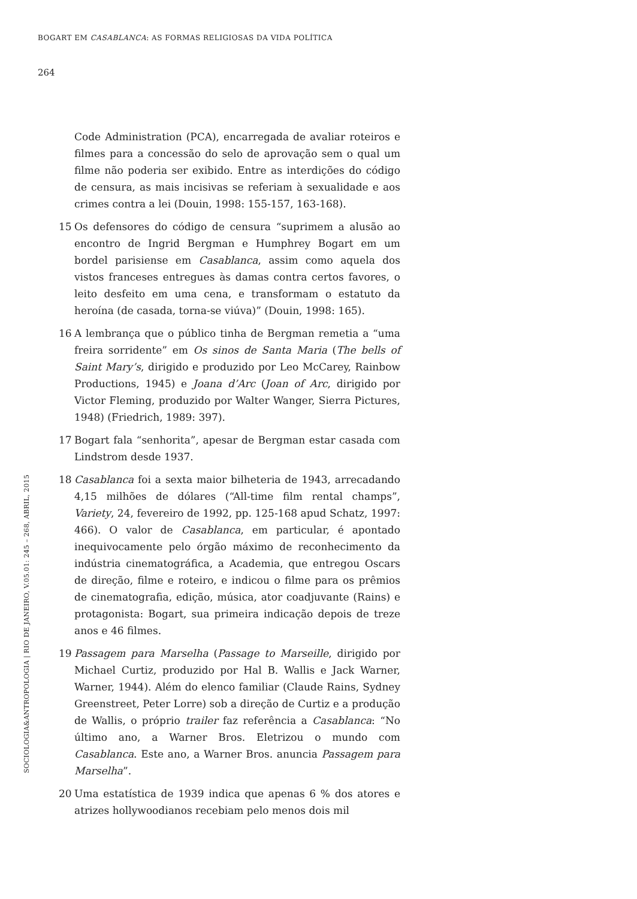BOGART EM CASABLANCA: AS FORMAS RELIGIOSAS DA VIDA POLÍTICA
264
Code Administration (PCA), encarregada de avaliar roteiros e filmes para a concessão do selo de aprovação sem o qual um filme não poderia ser exibido. Entre as interdições do código de censura, as mais incisivas se referiam à sexualidade e aos crimes contra a lei (Douin, 1998: 155-157, 163-168).
15 Os defensores do código de censura “suprimem a alusão ao encontro de Ingrid Bergman e Humphrey Bogart em um bordel parisiense em Casablanca, assim como aquela dos vistos franceses entregues às damas contra certos favores, o leito desfeito em uma cena, e transformam o estatuto da heroína (de casada, torna-se viúva)” (Douin, 1998: 165).
16 A lembrança que o público tinha de Bergman remetia a “uma freira sorridente” em Os sinos de Santa Maria (The bells of Saint Mary’s, dirigido e produzido por Leo McCarey, Rainbow Productions, 1945) e Joana d’Arc (Joan of Arc, dirigido por Victor Fleming, produzido por Walter Wanger, Sierra Pictures, 1948) (Friedrich, 1989: 397).
17 Bogart fala “senhorita”, apesar de Bergman estar casada com Lindstrom desde 1937.
18 Casablanca foi a sexta maior bilheteria de 1943, arrecadando 4,15 milhões de dólares (“All-time film rental champs”, Variety, 24, fevereiro de 1992, pp. 125-168 apud Schatz, 1997: 466). O valor de Casablanca, em particular, é apontado inequivocamente pelo órgão máximo de reconhecimento da indústria cinematográfica, a Academia, que entregou Oscars de direção, filme e roteiro, e indicou o filme para os prêmios de cinematografia, edição, música, ator coadjuvante (Rains) e protagonista: Bogart, sua primeira indicação depois de treze anos e 46 filmes.
19 Passagem para Marselha (Passage to Marseille, dirigido por Michael Curtiz, produzido por Hal B. Wallis e Jack Warner, Warner, 1944). Além do elenco familiar (Claude Rains, Sydney Greenstreet, Peter Lorre) sob a direção de Curtiz e a produção de Wallis, o próprio trailer faz referência a Casablanca: “No último ano, a Warner Bros. Eletrizou o mundo com Casablanca. Este ano, a Warner Bros. anuncia Passagem para Marselha”.
20 Uma estatística de 1939 indica que apenas 6 % dos atores e atrizes hollywoodianos recebiam pelo menos dois mil
SOCIOLOGIA&ANTROPOLOGIA | RIO DE JANEIRO, V.05.01: 245 – 268, ABRIL, 2015